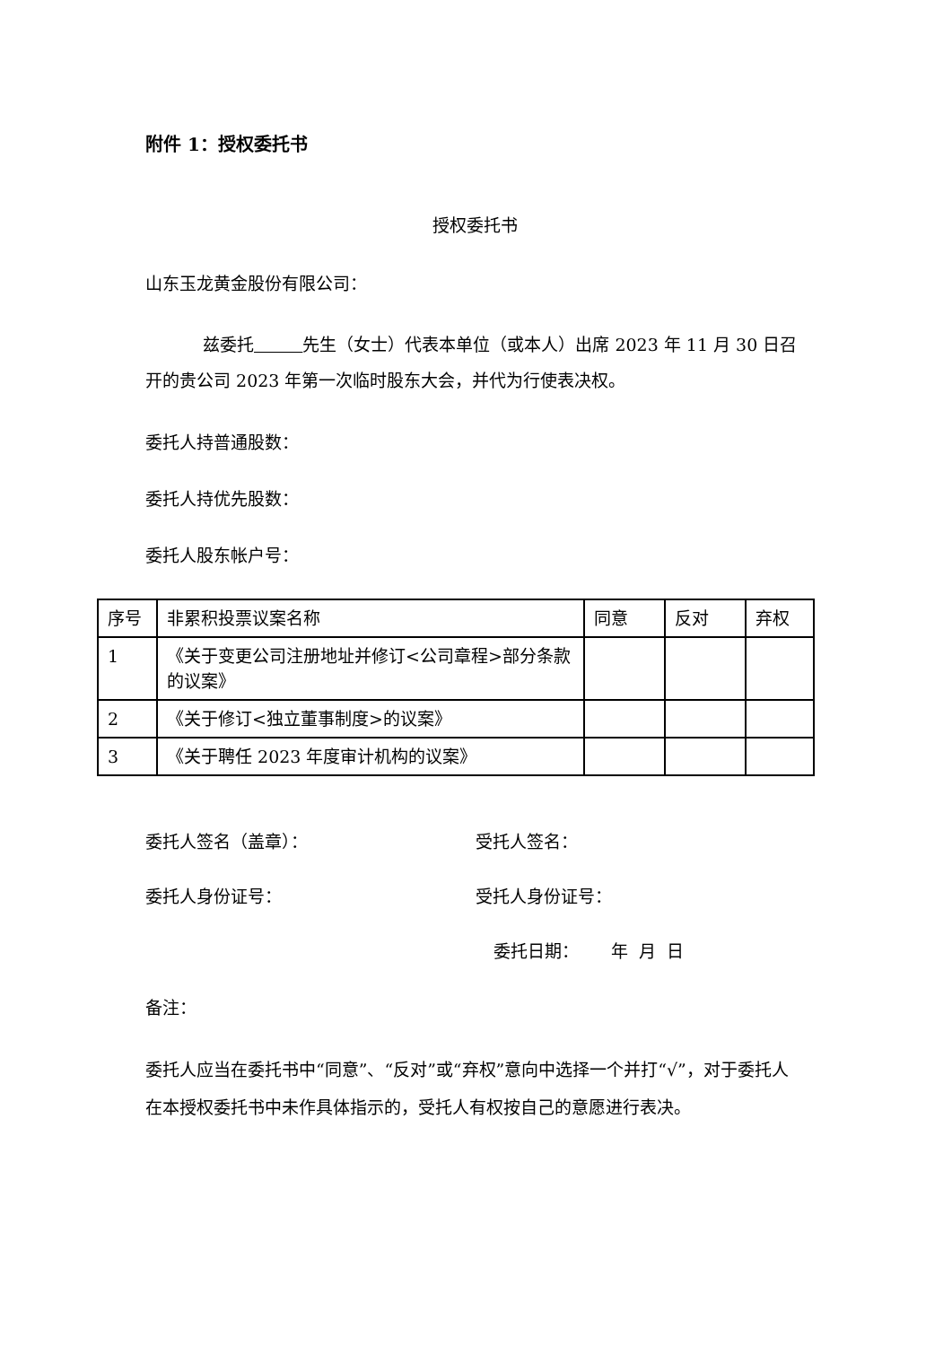附件 1：授权委托书
授权委托书
山东玉龙黄金股份有限公司：
兹委托 先生（女士）代表本单位（或本人）出席 2023 年 11 月 30 日召开的贵公司 2023 年第一次临时股东大会，并代为行使表决权。
委托人持普通股数：
委托人持优先股数：
委托人股东帐户号：
| 序号 | 非累积投票议案名称 | 同意 | 反对 | 弃权 |
| 1 | 《关于变更公司注册地址并修订<公司章程>部分条款的议案》 | | | |
| 2 | 《关于修订<独立董事制度>的议案》 | | | |
| 3 | 《关于聘任 2023 年度审计机构的议案》 | | | |
委托人签名（盖章）： 受托人签名：
委托人身份证号： 受托人身份证号：
委托日期： 年 月 日
备注：
委托人应当在委托书中“同意”、“反对”或“弃权”意向中选择一个并打“√”，对于委托人在本授权委托书中未作具体指示的，受托人有权按自己的意愿进行表决。